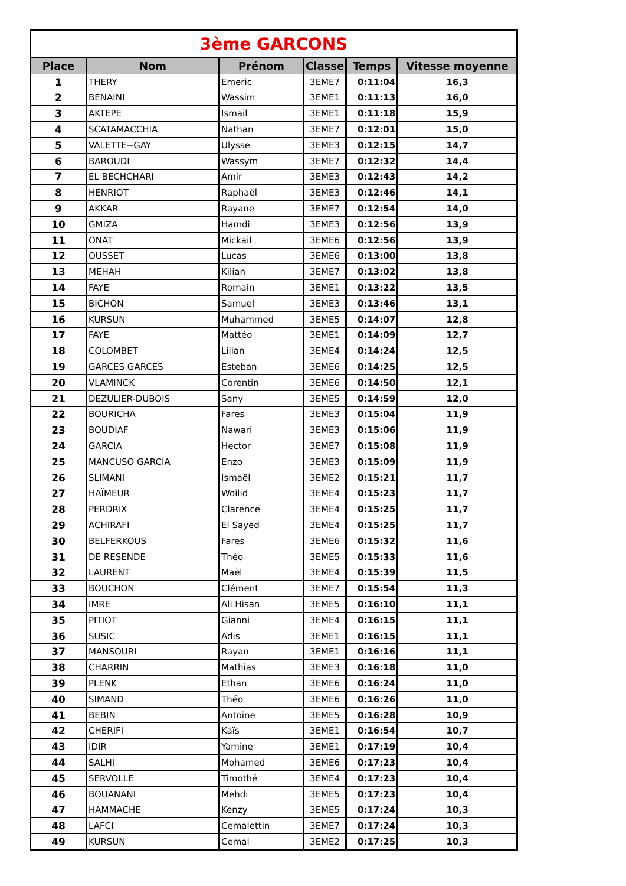| 3ème GARCONS | | | | | |
| Place | Nom | Prénom | Classe | Temps | Vitesse moyenne |
| 1 | THERY | Emeric | 3EME7 | 0:11:04 | 16,3 |
| 2 | BENAINI | Wassim | 3EME1 | 0:11:13 | 16,0 |
| 3 | AKTEPE | Ismaïl | 3EME1 | 0:11:18 | 15,9 |
| 4 | SCATAMACCHIA | Nathan | 3EME7 | 0:12:01 | 15,0 |
| 5 | VALETTE--GAY | Ulysse | 3EME3 | 0:12:15 | 14,7 |
| 6 | BAROUDI | Wassym | 3EME7 | 0:12:32 | 14,4 |
| 7 | EL BECHCHARI | Amir | 3EME3 | 0:12:43 | 14,2 |
| 8 | HENRIOT | Raphaël | 3EME3 | 0:12:46 | 14,1 |
| 9 | AKKAR | Rayane | 3EME7 | 0:12:54 | 14,0 |
| 10 | GMIZA | Hamdi | 3EME3 | 0:12:56 | 13,9 |
| 11 | ONAT | Mickail | 3EME6 | 0:12:56 | 13,9 |
| 12 | OUSSET | Lucas | 3EME6 | 0:13:00 | 13,8 |
| 13 | MEHAH | Kilian | 3EME7 | 0:13:02 | 13,8 |
| 14 | FAYE | Romain | 3EME1 | 0:13:22 | 13,5 |
| 15 | BICHON | Samuel | 3EME3 | 0:13:46 | 13,1 |
| 16 | KURSUN | Muhammed | 3EME5 | 0:14:07 | 12,8 |
| 17 | FAYE | Mattéo | 3EME1 | 0:14:09 | 12,7 |
| 18 | COLOMBET | Lilian | 3EME4 | 0:14:24 | 12,5 |
| 19 | GARCES GARCES | Esteban | 3EME6 | 0:14:25 | 12,5 |
| 20 | VLAMINCK | Corentin | 3EME6 | 0:14:50 | 12,1 |
| 21 | DEZULIER-DUBOIS | Sany | 3EME5 | 0:14:59 | 12,0 |
| 22 | BOURICHA | Fares | 3EME3 | 0:15:04 | 11,9 |
| 23 | BOUDIAF | Nawari | 3EME3 | 0:15:06 | 11,9 |
| 24 | GARCIA | Hector | 3EME7 | 0:15:08 | 11,9 |
| 25 | MANCUSO GARCIA | Enzo | 3EME3 | 0:15:09 | 11,9 |
| 26 | SLIMANI | Ismaël | 3EME2 | 0:15:21 | 11,7 |
| 27 | HAÏMEUR | Woilid | 3EME4 | 0:15:23 | 11,7 |
| 28 | PERDRIX | Clarence | 3EME4 | 0:15:25 | 11,7 |
| 29 | ACHIRAFI | El Sayed | 3EME4 | 0:15:25 | 11,7 |
| 30 | BELFERKOUS | Fares | 3EME6 | 0:15:32 | 11,6 |
| 31 | DE RESENDE | Théo | 3EME5 | 0:15:33 | 11,6 |
| 32 | LAURENT | Maël | 3EME4 | 0:15:39 | 11,5 |
| 33 | BOUCHON | Clément | 3EME7 | 0:15:54 | 11,3 |
| 34 | IMRE | Ali Hisan | 3EME5 | 0:16:10 | 11,1 |
| 35 | PITIOT | Gianni | 3EME4 | 0:16:15 | 11,1 |
| 36 | SUSIC | Adis | 3EME1 | 0:16:15 | 11,1 |
| 37 | MANSOURI | Rayan | 3EME1 | 0:16:16 | 11,1 |
| 38 | CHARRIN | Mathias | 3EME3 | 0:16:18 | 11,0 |
| 39 | PLENK | Ethan | 3EME6 | 0:16:24 | 11,0 |
| 40 | SIMAND | Théo | 3EME6 | 0:16:26 | 11,0 |
| 41 | BEBIN | Antoine | 3EME5 | 0:16:28 | 10,9 |
| 42 | CHERIFI | Kaïs | 3EME1 | 0:16:54 | 10,7 |
| 43 | IDIR | Yamine | 3EME1 | 0:17:19 | 10,4 |
| 44 | SALHI | Mohamed | 3EME6 | 0:17:23 | 10,4 |
| 45 | SERVOLLE | Timothé | 3EME4 | 0:17:23 | 10,4 |
| 46 | BOUANANI | Mehdi | 3EME5 | 0:17:23 | 10,4 |
| 47 | HAMMACHE | Kenzy | 3EME5 | 0:17:24 | 10,3 |
| 48 | LAFCI | Cemalettin | 3EME7 | 0:17:24 | 10,3 |
| 49 | KURSUN | Cemal | 3EME2 | 0:17:25 | 10,3 |